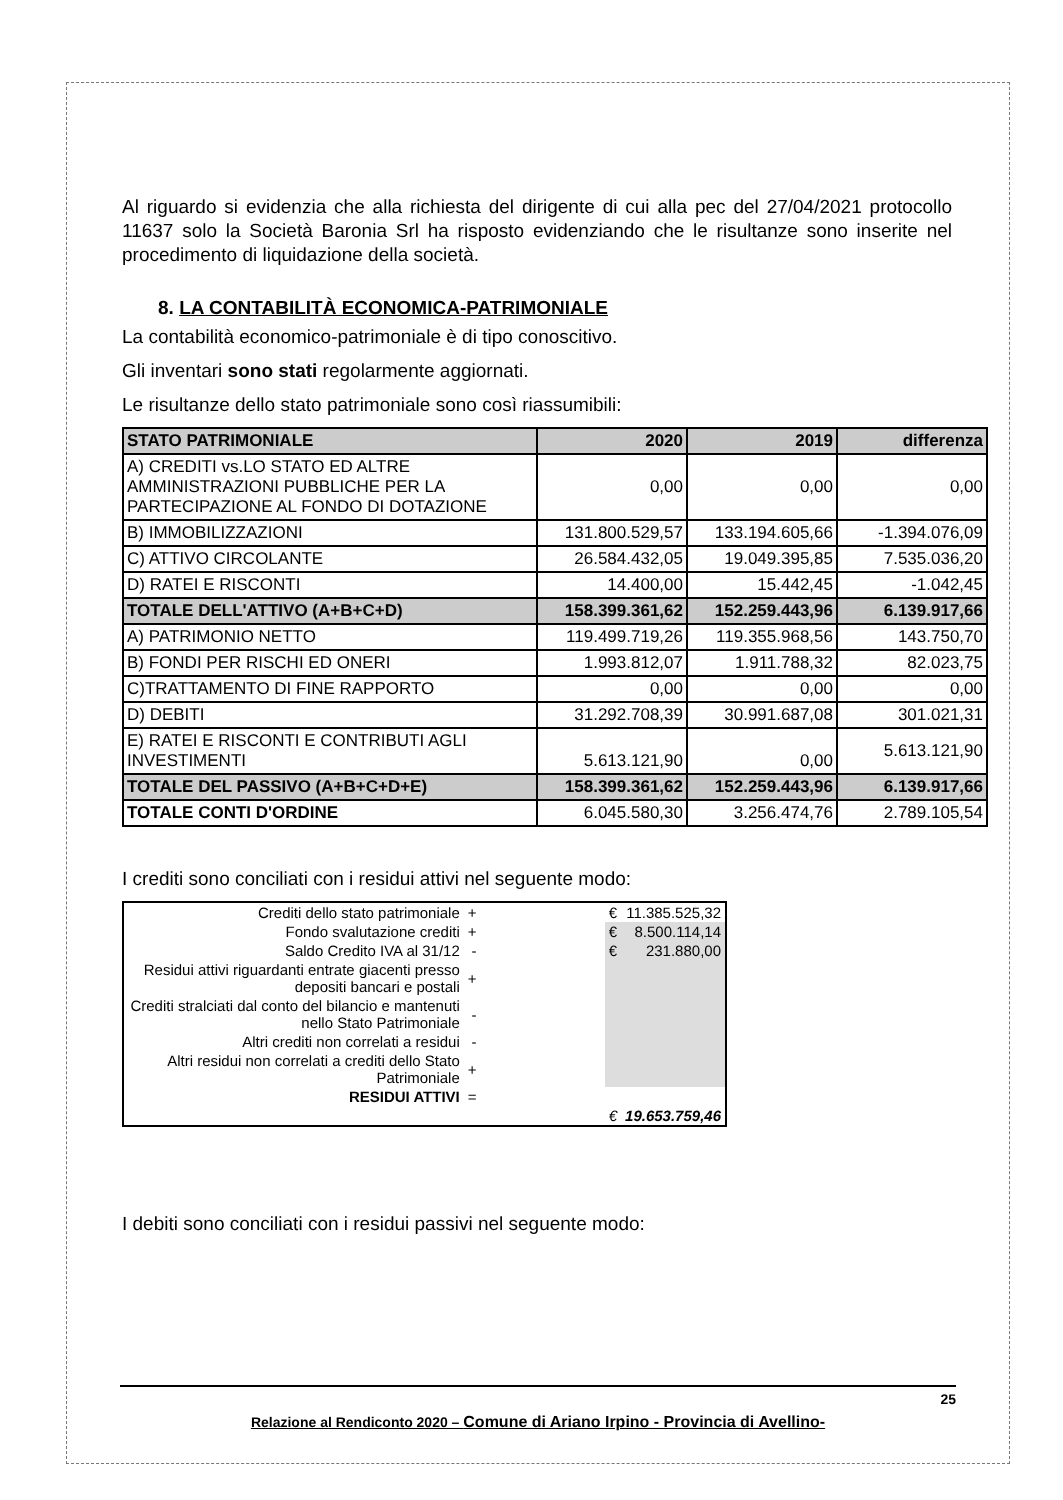Al riguardo si evidenzia che alla richiesta del dirigente di cui alla pec del 27/04/2021 protocollo 11637 solo la Società Baronia Srl ha risposto evidenziando che le risultanze sono inserite nel procedimento di liquidazione della società.
8. LA CONTABILITÀ ECONOMICA-PATRIMONIALE
La contabilità economico-patrimoniale è di tipo conoscitivo.
Gli inventari sono stati regolarmente aggiornati.
Le risultanze dello stato patrimoniale sono così riassumibili:
| STATO PATRIMONIALE | 2020 | 2019 | differenza |
| A) CREDITI vs.LO STATO ED ALTRE AMMINISTRAZIONI PUBBLICHE PER LA PARTECIPAZIONE AL FONDO DI DOTAZIONE | 0,00 | 0,00 | 0,00 |
| B) IMMOBILIZZAZIONI | 131.800.529,57 | 133.194.605,66 | -1.394.076,09 |
| C) ATTIVO CIRCOLANTE | 26.584.432,05 | 19.049.395,85 | 7.535.036,20 |
| D) RATEI E RISCONTI | 14.400,00 | 15.442,45 | -1.042,45 |
| TOTALE DELL'ATTIVO (A+B+C+D) | 158.399.361,62 | 152.259.443,96 | 6.139.917,66 |
| A) PATRIMONIO NETTO | 119.499.719,26 | 119.355.968,56 | 143.750,70 |
| B) FONDI PER RISCHI ED ONERI | 1.993.812,07 | 1.911.788,32 | 82.023,75 |
| C)TRATTAMENTO DI FINE RAPPORTO | 0,00 | 0,00 | 0,00 |
| D) DEBITI | 31.292.708,39 | 30.991.687,08 | 301.021,31 |
| E) RATEI E RISCONTI E CONTRIBUTI AGLI INVESTIMENTI | 5.613.121,90 | 0,00 | 5.613.121,90 |
| TOTALE DEL PASSIVO (A+B+C+D+E) | 158.399.361,62 | 152.259.443,96 | 6.139.917,66 |
| TOTALE CONTI D'ORDINE | 6.045.580,30 | 3.256.474,76 | 2.789.105,54 |
I crediti sono conciliati con i residui attivi nel seguente modo:
| Crediti dello stato patrimoniale | + | | € | 11.385.525,32 |
| Fondo svalutazione crediti | + | | € | 8.500.114,14 |
| Saldo Credito IVA al 31/12 | - | | € | 231.880,00 |
| Residui attivi riguardanti entrate giacenti presso depositi bancari e postali | + | | | |
| Crediti stralciati dal conto del bilancio e mantenuti nello Stato Patrimoniale | - | | | |
| Altri crediti non correlati a residui | - | | | |
| Altri residui non correlati a crediti dello Stato Patrimoniale | + | | | |
| RESIDUI ATTIVI | = | | | |
| | | | € | 19.653.759,46 |
I debiti sono conciliati con i residui passivi nel seguente modo:
25
Relazione al Rendiconto 2020 – Comune di Ariano Irpino - Provincia di Avellino-